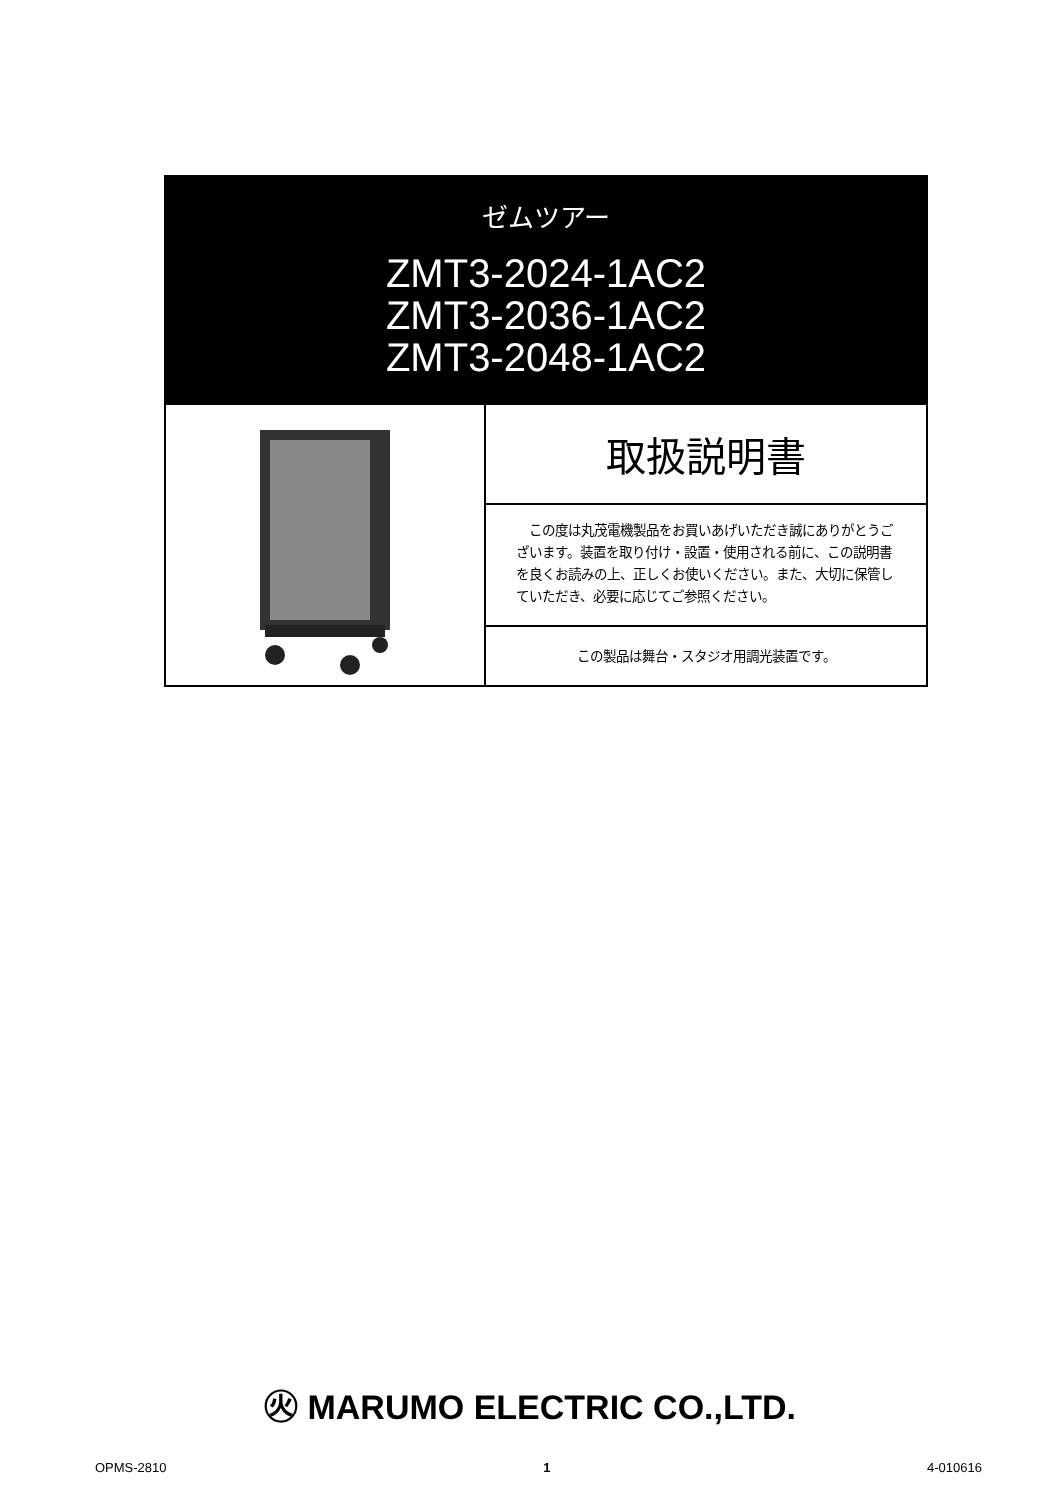ゼムツアー
ZMT3-2024-1AC2
ZMT3-2036-1AC2
ZMT3-2048-1AC2
取扱説明書
　この度は丸茂電機製品をお買いあげいただき誠にありがとうございます。装置を取り付け・設置・使用される前に、この説明書を良くお読みの上、正しくお使いください。また、大切に保管していただき、必要に応じてご参照ください。
この製品は舞台・スタジオ用調光装置です。
㊋ MARUMO ELECTRIC CO.,LTD.
OPMS-2810 1 4-010616